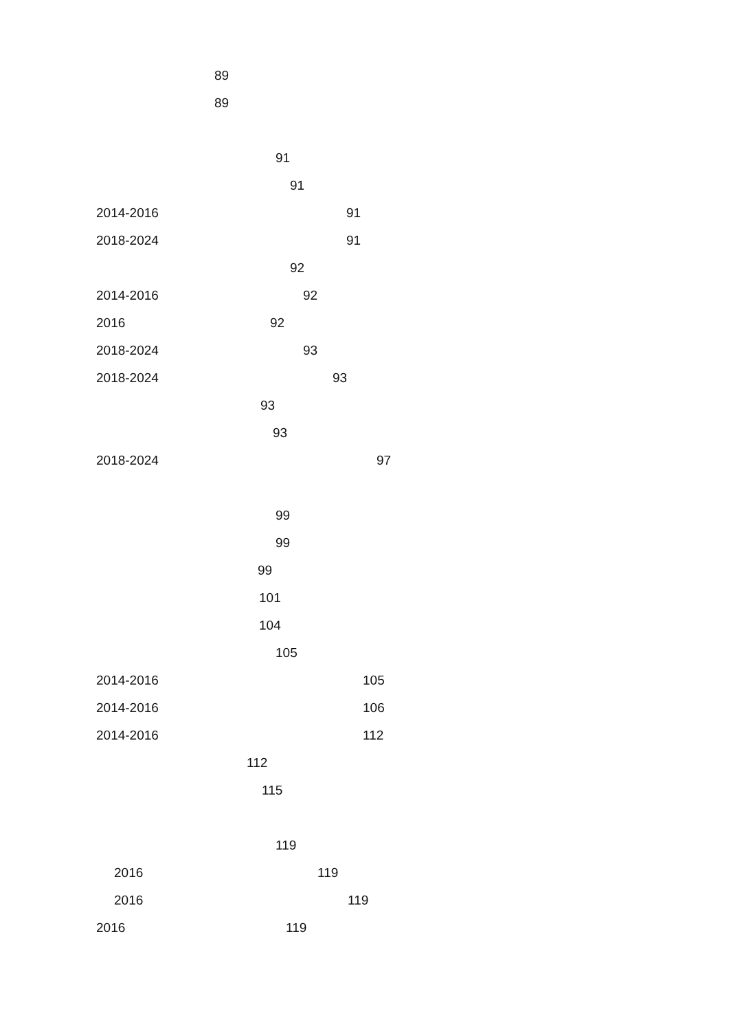89
89
91
91
2014-2016 91
2018-2024 91
92
2014-2016 92
2016 92
2018-2024 93
2018-2024 93
93
93
2018-2024 97
99
99
99
101
104
105
2014-2016 105
2014-2016 106
2014-2016 112
112
115
119
2016 119
2016 119
2016 119